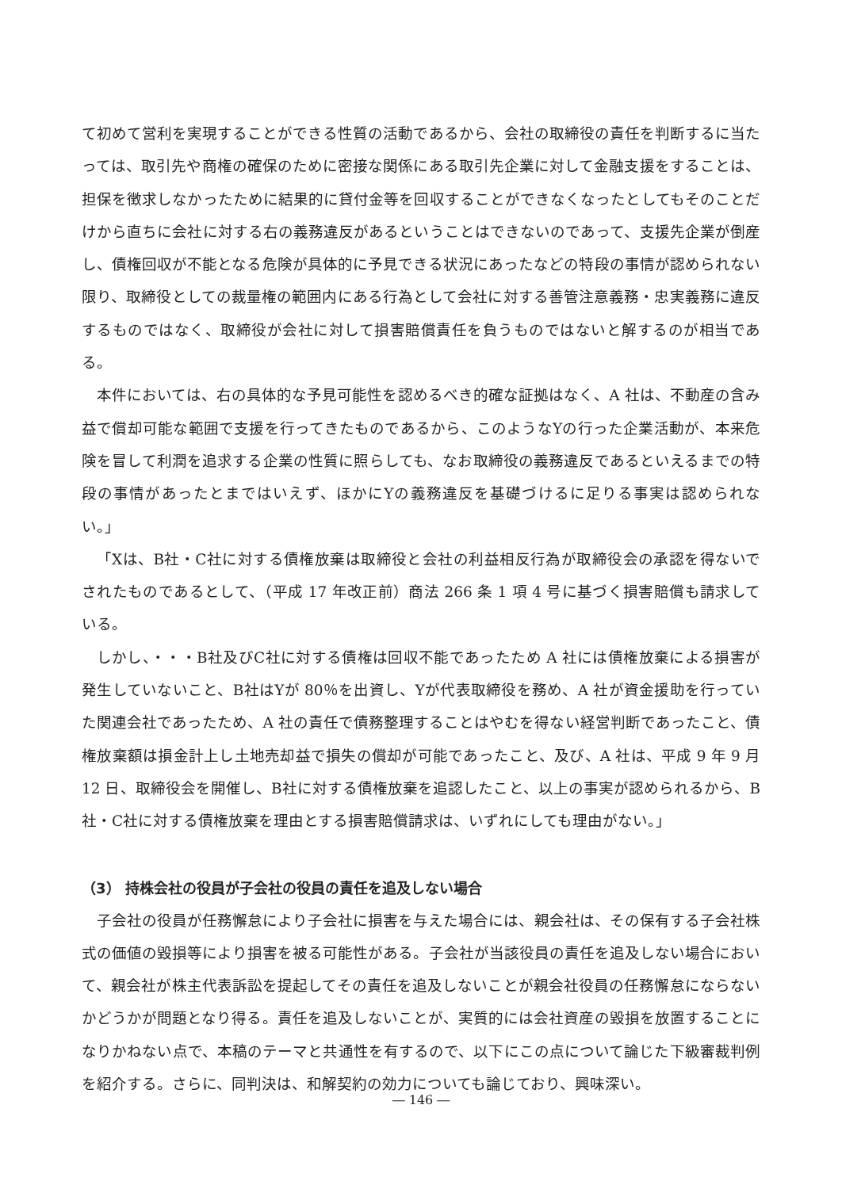て初めて営利を実現することができる性質の活動であるから、会社の取締役の責任を判断するに当たっては、取引先や商権の確保のために密接な関係にある取引先企業に対して金融支援をすることは、担保を徴求しなかったために結果的に貸付金等を回収することができなくなったとしてもそのことだけから直ちに会社に対する右の義務違反があるということはできないのであって、支援先企業が倒産し、債権回収が不能となる危険が具体的に予見できる状況にあったなどの特段の事情が認められない限り、取締役としての裁量権の範囲内にある行為として会社に対する善管注意義務・忠実義務に違反するものではなく、取締役が会社に対して損害賠償責任を負うものではないと解するのが相当である。
本件においては、右の具体的な予見可能性を認めるべき的確な証拠はなく、A 社は、不動産の含み益で償却可能な範囲で支援を行ってきたものであるから、このようなYの行った企業活動が、本来危険を冒して利潤を追求する企業の性質に照らしても、なお取締役の義務違反であるといえるまでの特段の事情があったとまではいえず、ほかにYの義務違反を基礎づけるに足りる事実は認められない。」
「Xは、B社・C社に対する債権放棄は取締役と会社の利益相反行為が取締役会の承認を得ないでされたものであるとして、（平成 17 年改正前）商法 266 条 1 項 4 号に基づく損害賠償も請求している。
しかし、・・・B社及びC社に対する債権は回収不能であったため A 社には債権放棄による損害が発生していないこと、B社はYが 80％を出資し、Yが代表取締役を務め、A 社が資金援助を行っていた関連会社であったため、A 社の責任で債務整理することはやむを得ない経営判断であったこと、債権放棄額は損金計上し土地売却益で損失の償却が可能であったこと、及び、A 社は、平成 9 年 9 月 12 日、取締役会を開催し、B社に対する債権放棄を追認したこと、以上の事実が認められるから、B社・C社に対する債権放棄を理由とする損害賠償請求は、いずれにしても理由がない。」
（3） 持株会社の役員が子会社の役員の責任を追及しない場合
子会社の役員が任務懈怠により子会社に損害を与えた場合には、親会社は、その保有する子会社株式の価値の毀損等により損害を被る可能性がある。子会社が当該役員の責任を追及しない場合において、親会社が株主代表訴訟を提起してその責任を追及しないことが親会社役員の任務懈怠にならないかどうかが問題となり得る。責任を追及しないことが、実質的には会社資産の毀損を放置することになりかねない点で、本稿のテーマと共通性を有するので、以下にこの点について論じた下級審裁判例を紹介する。さらに、同判決は、和解契約の効力についても論じており、興味深い。
― 146 ―